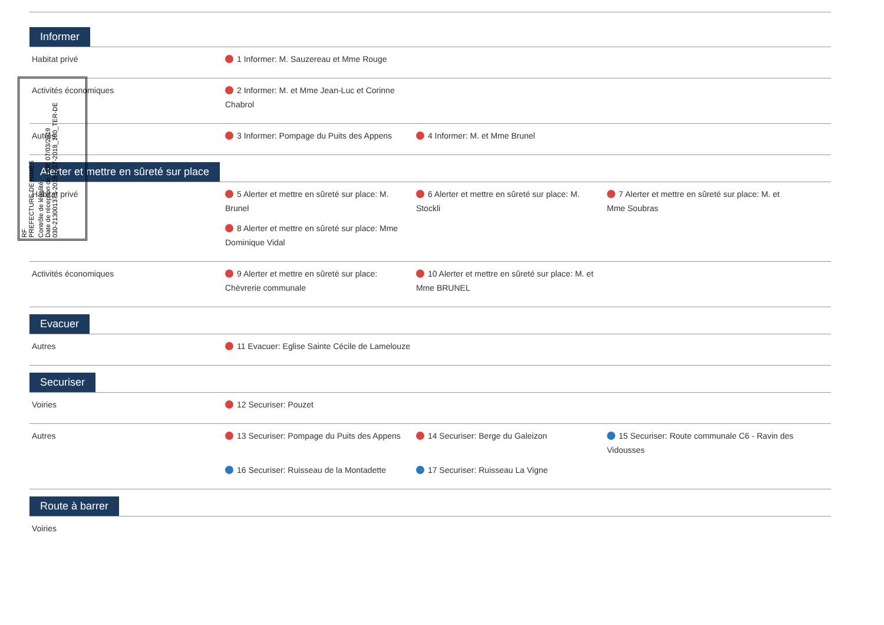RF
PREFECTURE DE NIMES
Contrôle de légalité
Date de réception de l'AR: 07/03/2019
030-213001373-20181217-2018_180_TER-DE
Informer
| Habitat privé | 1 Informer: M. Sauzereau et Mme Rouge |
| Activités économiques | 2 Informer: M. et Mme Jean-Luc et Corinne Chabrol |
| Autres | 3 Informer: Pompage du Puits des Appens 4 Informer: M. et Mme Brunel |
Alerter et mettre en sûreté sur place
| Habitat privé | 5 Alerter et mettre en sûreté sur place: M. Brunel 6 Alerter et mettre en sûreté sur place: M. Stockli 7 Alerter et mettre en sûreté sur place: M. et Mme Soubras 8 Alerter et mettre en sûreté sur place: Mme Dominique Vidal |
| Activités économiques | 9 Alerter et mettre en sûreté sur place: Chèvrerie communale 10 Alerter et mettre en sûreté sur place: M. et Mme BRUNEL |
Evacuer
| Autres | 11 Evacuer: Eglise Sainte Cécile de Lamelouze |
Securiser
| Voiries | 12 Securiser: Pouzet |
| Autres | 13 Securiser: Pompage du Puits des Appens 14 Securiser: Berge du Galeizon 15 Securiser: Route communale C6 - Ravin des Vidousses 16 Securiser: Ruisseau de la Montadette 17 Securiser: Ruisseau La Vigne |
Route à barrer
| Voiries | |